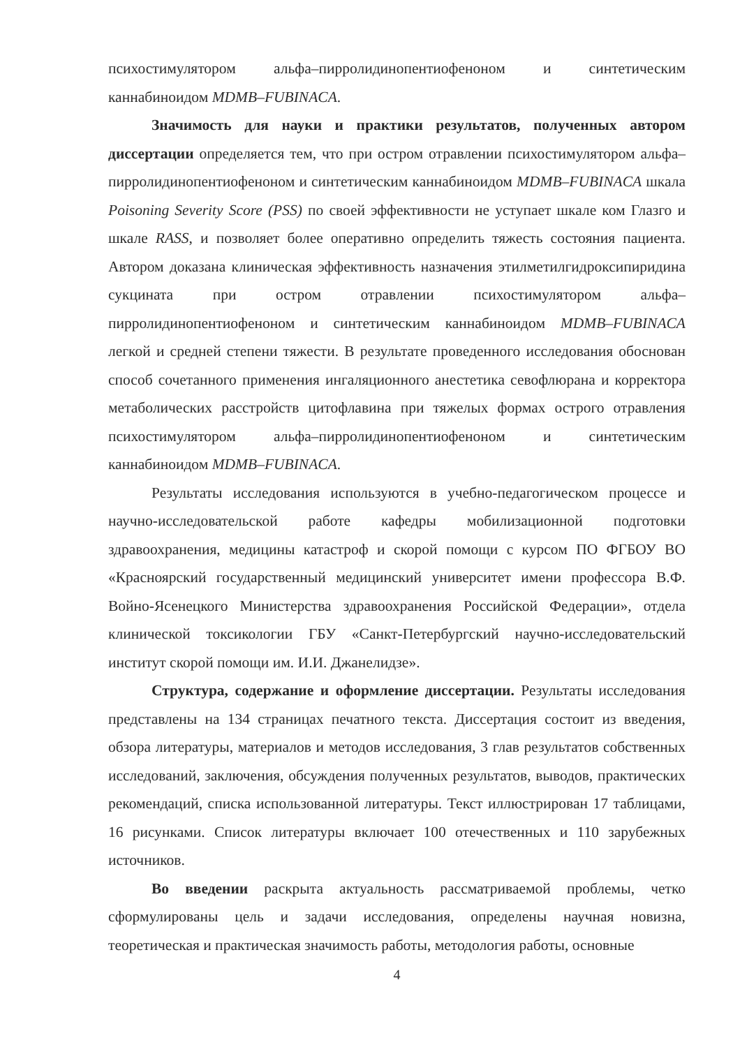психостимулятором альфа–пирролидинопентиофеноном и синтетическим каннабиноидом MDMB–FUBINACA.
Значимость для науки и практики результатов, полученных автором диссертации определяется тем, что при остром отравлении психостимулятором альфа–пирролидинопентиофеноном и синтетическим каннабиноидом MDMB–FUBINACA шкала Poisoning Severity Score (PSS) по своей эффективности не уступает шкале ком Глазго и шкале RASS, и позволяет более оперативно определить тяжесть состояния пациента. Автором доказана клиническая эффективность назначения этилметилгидроксипиридина сукцината при остром отравлении психостимулятором альфа–пирролидинопентиофеноном и синтетическим каннабиноидом MDMB–FUBINACA легкой и средней степени тяжести. В результате проведенного исследования обоснован способ сочетанного применения ингаляционного анестетика севофлюрана и корректора метаболических расстройств цитофлавина при тяжелых формах острого отравления психостимулятором альфа–пирролидинопентиофеноном и синтетическим каннабиноидом MDMB–FUBINACA.
Результаты исследования используются в учебно-педагогическом процессе и научно-исследовательской работе кафедры мобилизационной подготовки здравоохранения, медицины катастроф и скорой помощи с курсом ПО ФГБОУ ВО «Красноярский государственный медицинский университет имени профессора В.Ф. Войно-Ясенецкого Министерства здравоохранения Российской Федерации», отдела клинической токсикологии ГБУ «Санкт-Петербургский научно-исследовательский институт скорой помощи им. И.И. Джанелидзе».
Структура, содержание и оформление диссертации. Результаты исследования представлены на 134 страницах печатного текста. Диссертация состоит из введения, обзора литературы, материалов и методов исследования, 3 глав результатов собственных исследований, заключения, обсуждения полученных результатов, выводов, практических рекомендаций, списка использованной литературы. Текст иллюстрирован 17 таблицами, 16 рисунками. Список литературы включает 100 отечественных и 110 зарубежных источников.
Во введении раскрыта актуальность рассматриваемой проблемы, четко сформулированы цель и задачи исследования, определены научная новизна, теоретическая и практическая значимость работы, методология работы, основные
4